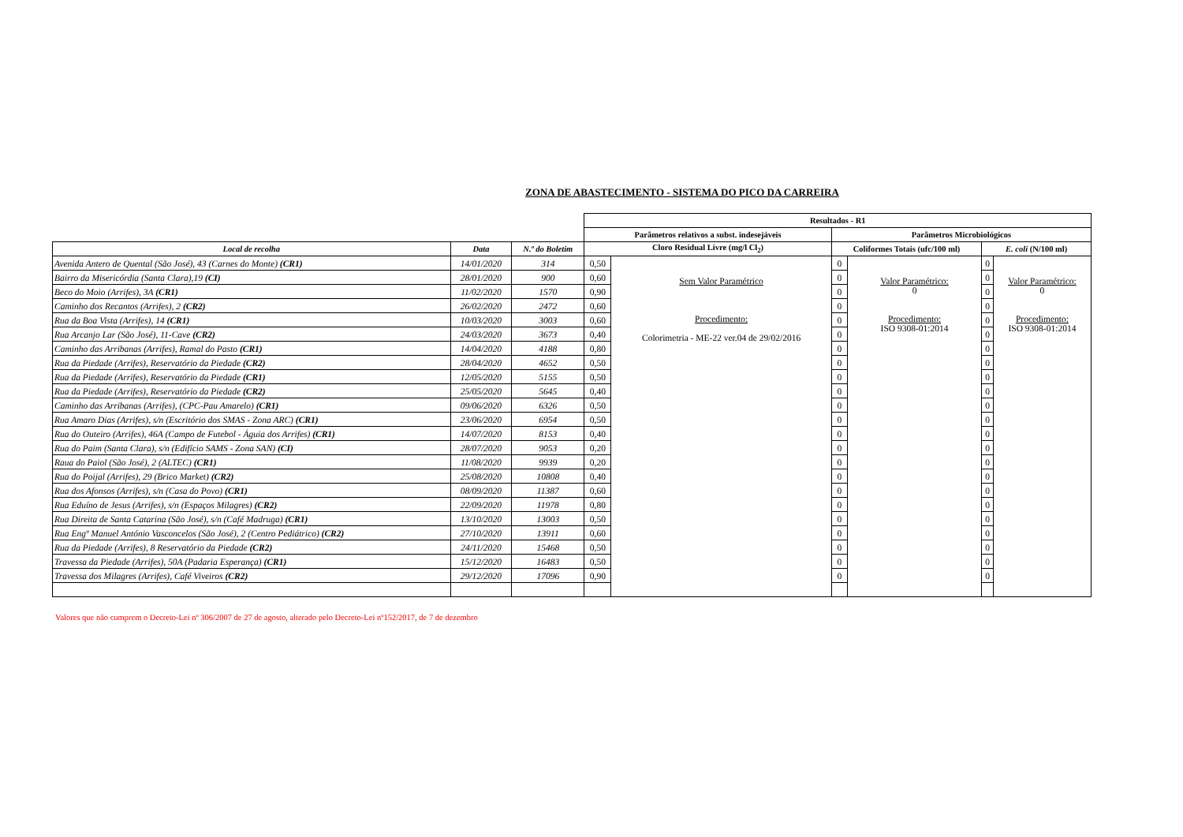ZONA DE ABASTECIMENTO - SISTEMA DO PICO DA CARREIRA
| | | | Resultados - R1 | | | | | |
| | | | Parâmetros relativos a subst. indesejáveis | | Parâmetros Microbiológicos | | | |
| Local de recolha | Data | N.º do Boletim | Cloro Residual Livre (mg/l Cl<sub>2</sub>) | | Coliformes Totais (ufc/100 ml) | | E. coli (N/100 ml) | |
| Avenida Antero de Quental (São José), 43 (Carnes do Monte) (CR1) | 14/01/2020 | 314 | 0,50 | Sem Valor Paramétrico Procedimento: Colorimetria - ME-22 ver.04 de 29/02/2016 | 0 | Valor Paramétrico: 0 Procedimento: ISO 9308-01:2014 | 0 | Valor Paramétrico: 0 Procedimento: ISO 9308-01:2014 |
| Bairro da Misericórdia (Santa Clara),19 (CI) | 28/01/2020 | 900 | 0,60 | | 0 | | 0 | |
| Beco do Moio (Arrifes), 3A (CR1) | 11/02/2020 | 1570 | 0,90 | | 0 | | 0 | |
| Caminho dos Recantos (Arrifes), 2 (CR2) | 26/02/2020 | 2472 | 0,60 | | 0 | | 0 | |
| Rua da Boa Vista (Arrifes), 14 (CR1) | 10/03/2020 | 3003 | 0,60 | | 0 | | 0 | |
| Rua Arcanjo Lar (São José), 11-Cave (CR2) | 24/03/2020 | 3673 | 0,40 | | 0 | | 0 | |
| Caminho das Arribanas (Arrifes), Ramal do Pasto (CR1) | 14/04/2020 | 4188 | 0,80 | | 0 | | 0 | |
| Rua da Piedade (Arrifes), Reservatório da Piedade (CR2) | 28/04/2020 | 4652 | 0,50 | | 0 | | 0 | |
| Rua da Piedade (Arrifes), Reservatório da Piedade (CR1) | 12/05/2020 | 5155 | 0,50 | | 0 | | 0 | |
| Rua da Piedade (Arrifes), Reservatório da Piedade (CR2) | 25/05/2020 | 5645 | 0,40 | | 0 | | 0 | |
| Caminho das Arribanas (Arrifes), (CPC-Pau Amarelo) (CR1) | 09/06/2020 | 6326 | 0,50 | | 0 | | 0 | |
| Rua Amaro Dias (Arrifes), s/n (Escritório dos SMAS - Zona ARC) (CR1) | 23/06/2020 | 6954 | 0,50 | | 0 | | 0 | |
| Rua do Outeiro (Arrifes), 46A (Campo de Futebol - Águia dos Arrifes) (CR1) | 14/07/2020 | 8153 | 0,40 | | 0 | | 0 | |
| Rua do Paim (Santa Clara), s/n (Edifício SAMS - Zona SAN) (CI) | 28/07/2020 | 9053 | 0,20 | | 0 | | 0 | |
| Raua do Paiol (São José), 2 (ALTEC) (CR1) | 11/08/2020 | 9939 | 0,20 | | 0 | | 0 | |
| Rua do Poijal (Arrifes), 29 (Brico Market) (CR2) | 25/08/2020 | 10808 | 0,40 | | 0 | | 0 | |
| Rua dos Afonsos (Arrifes), s/n (Casa do Povo) (CR1) | 08/09/2020 | 11387 | 0,60 | | 0 | | 0 | |
| Rua Eduíno de Jesus (Arrifes), s/n (Espaços Milagres) (CR2) | 22/09/2020 | 11978 | 0,80 | | 0 | | 0 | |
| Rua Direita de Santa Catarina (São José), s/n (Café Madruga) (CR1) | 13/10/2020 | 13003 | 0,50 | | 0 | | 0 | |
| Rua Engº Manuel António Vasconcelos (São José), 2 (Centro Pediátrico) (CR2) | 27/10/2020 | 13911 | 0,60 | | 0 | | 0 | |
| Rua da Piedade (Arrifes), 8 Reservatório da Piedade (CR2) | 24/11/2020 | 15468 | 0,50 | | 0 | | 0 | |
| Travessa da Piedade (Arrifes), 50A (Padaria Esperança) (CR1) | 15/12/2020 | 16483 | 0,50 | | 0 | | 0 | |
| Travessa dos Milagres (Arrifes), Café Viveiros (CR2) | 29/12/2020 | 17096 | 0,90 | | 0 | | 0 | |
Valores que não cumprem o Decreto-Lei nº 306/2007 de 27 de agosto, alterado pelo Decreto-Lei nº152/2017, de 7 de dezembro